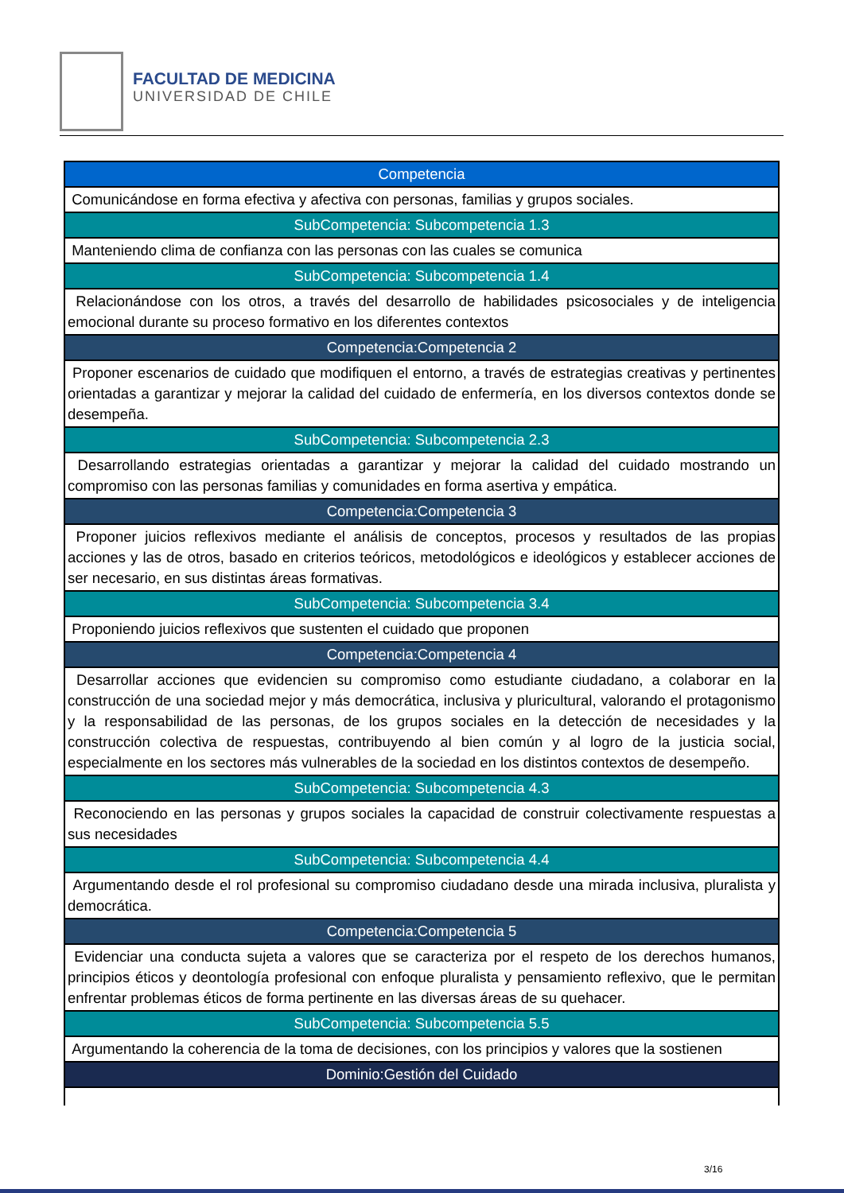FACULTAD DE MEDICINA
UNIVERSIDAD DE CHILE
| Competencia |
| Comunicándose en forma efectiva y afectiva con personas, familias y grupos sociales. |
| SubCompetencia: Subcompetencia 1.3 |
| Manteniendo clima de confianza con las personas con las cuales se comunica |
| SubCompetencia: Subcompetencia 1.4 |
| Relacionándose con los otros, a través del desarrollo de habilidades psicosociales y de inteligencia emocional durante su proceso formativo en los diferentes contextos |
| Competencia:Competencia 2 |
| Proponer escenarios de cuidado que modifiquen el entorno, a través de estrategias creativas y pertinentes orientadas a garantizar y mejorar la calidad del cuidado de enfermería, en los diversos contextos donde se desempeña. |
| SubCompetencia: Subcompetencia 2.3 |
| Desarrollando estrategias orientadas a garantizar y mejorar la calidad del cuidado mostrando un compromiso con las personas familias y comunidades en forma asertiva y empática. |
| Competencia:Competencia 3 |
| Proponer juicios reflexivos mediante el análisis de conceptos, procesos y resultados de las propias acciones y las de otros, basado en criterios teóricos, metodológicos e ideológicos y establecer acciones de ser necesario, en sus distintas áreas formativas. |
| SubCompetencia: Subcompetencia 3.4 |
| Proponiendo juicios reflexivos que sustenten el cuidado que proponen |
| Competencia:Competencia 4 |
| Desarrollar acciones que evidencien su compromiso como estudiante ciudadano, a colaborar en la construcción de una sociedad mejor y más democrática, inclusiva y pluricultural, valorando el protagonismo y la responsabilidad de las personas, de los grupos sociales en la detección de necesidades y la construcción colectiva de respuestas, contribuyendo al bien común y al logro de la justicia social, especialmente en los sectores más vulnerables de la sociedad en los distintos contextos de desempeño. |
| SubCompetencia: Subcompetencia 4.3 |
| Reconociendo en las personas y grupos sociales la capacidad de construir colectivamente respuestas a sus necesidades |
| SubCompetencia: Subcompetencia 4.4 |
| Argumentando desde el rol profesional su compromiso ciudadano desde una mirada inclusiva, pluralista y democrática. |
| Competencia:Competencia 5 |
| Evidenciar una conducta sujeta a valores que se caracteriza por el respeto de los derechos humanos, principios éticos y deontología profesional con enfoque pluralista y pensamiento reflexivo, que le permitan enfrentar problemas éticos de forma pertinente en las diversas áreas de su quehacer. |
| SubCompetencia: Subcompetencia 5.5 |
| Argumentando la coherencia de la toma de decisiones, con los principios y valores que la sostienen |
| Dominio:Gestión del Cuidado |
3/16